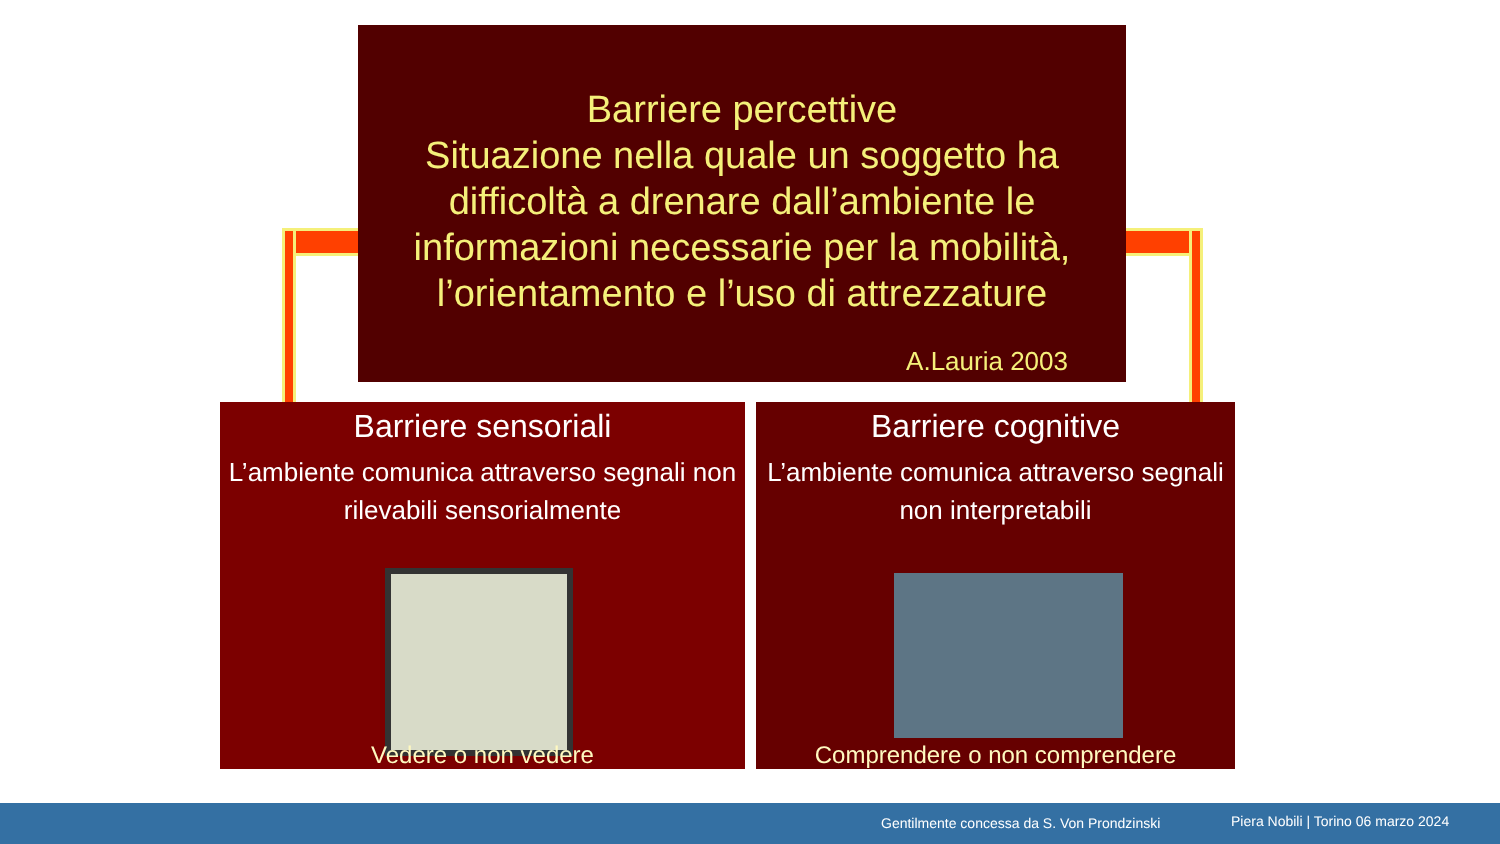Barriere percettive
Situazione nella quale un soggetto ha difficoltà a drenare dall’ambiente le informazioni necessarie per la mobilità, l’orientamento e l’uso di attrezzature
A.Lauria 2003
Barriere sensoriali
L’ambiente comunica attraverso segnali non rilevabili sensorialmente
Vedere o non vedere
Barriere cognitive
L’ambiente comunica attraverso segnali non interpretabili
Comprendere o non comprendere
Gentilmente concessa da S. Von Prondzinski Piera Nobili | Torino 06 marzo 2024